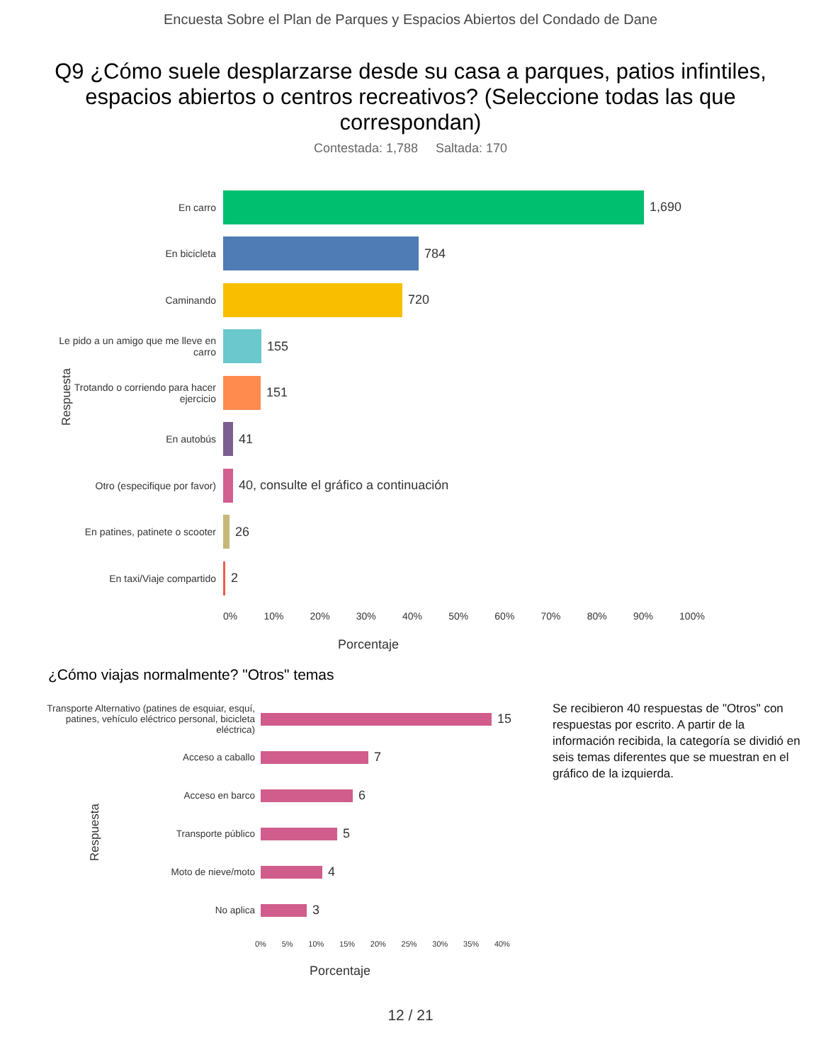Encuesta Sobre el Plan de Parques y Espacios Abiertos del Condado de Dane
Q9 ¿Cómo suele desplarzarse desde su casa a parques, patios infintiles, espacios abiertos o centros recreativos? (Seleccione todas las que correspondan)
Contestada: 1,788 Saltada: 170
Respuesta
En carro
1,690
En bicicleta
784
Caminando
720
Le pido a un amigo que me lleve en carro
155
Trotando o corriendo para hacer ejercicio
151
En autobús
41
Otro (especifique por favor)
40, consulte el gráfico a continuación
En patines, patinete o scooter
26
En taxi/Viaje compartido
2
0% 10% 20% 30% 40% 50% 60% 70% 80% 90% 100%
Porcentaje
¿Cómo viajas normalmente? "Otros" temas
Respuesta
Transporte Alternativo (patines de esquiar, esquí, patines, vehículo eléctrico personal, bicicleta eléctrica)
15
Acceso a caballo
7
Acceso en barco
6
Transporte público
5
Moto de nieve/moto
4
No aplica
3
0% 5% 10% 15% 20% 25% 30% 35% 40%
Porcentaje
Se recibieron 40 respuestas de "Otros" con respuestas por escrito. A partir de la información recibida, la categoría se dividió en seis temas diferentes que se muestran en el gráfico de la izquierda.
12 / 21